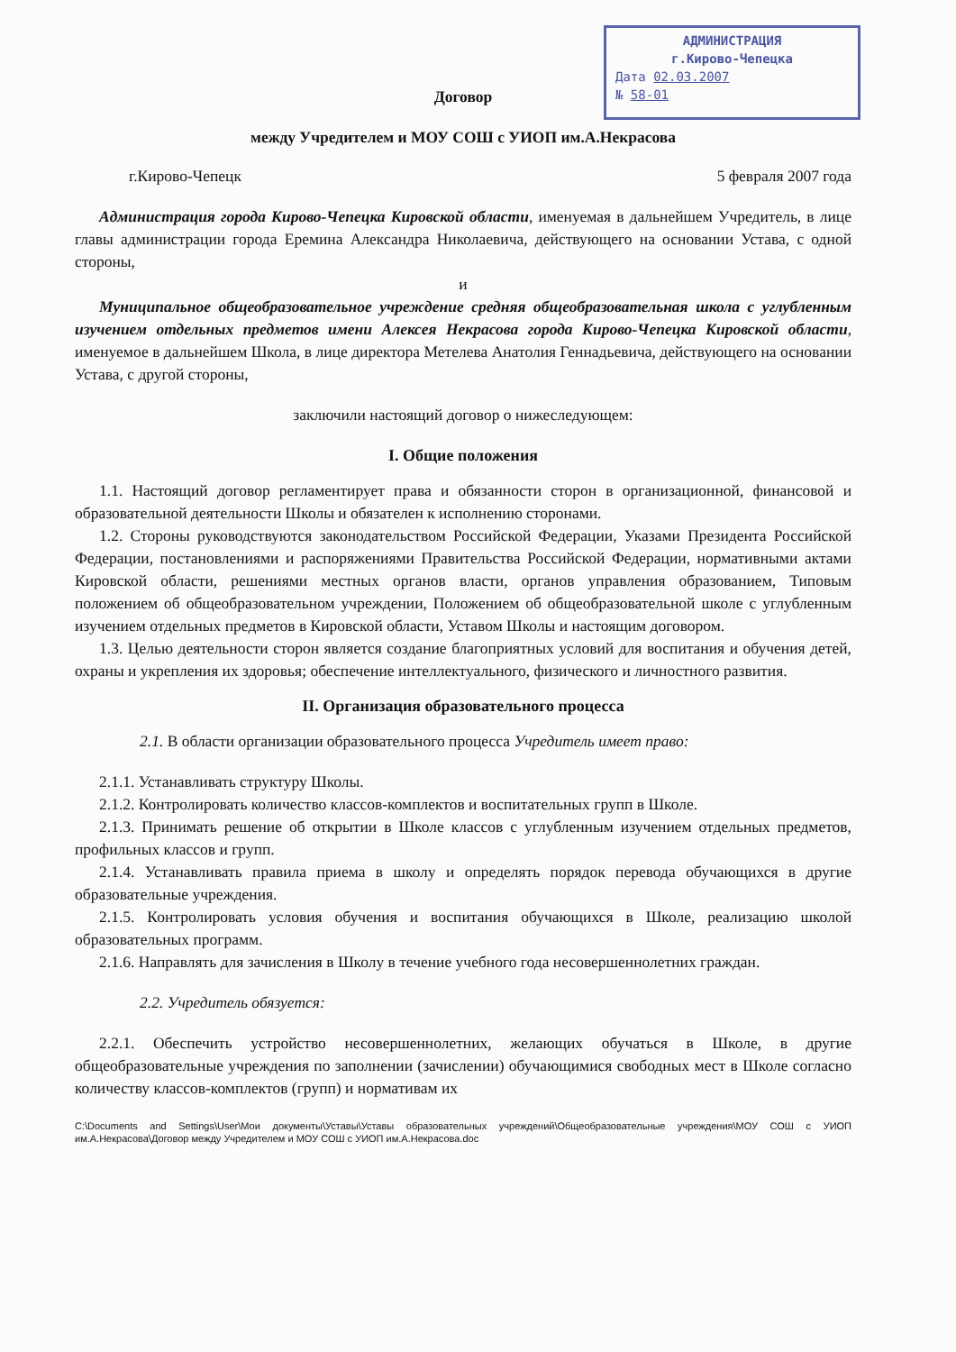АДМИНИСТРАЦИЯ
г.Кирово-Чепецка
Дата 02.03.2007
№ 58-01
Договор
между Учредителем и МОУ СОШ с УИОП им.А.Некрасова
г.Кирово-Чепецк 5 февраля 2007 года
Администрация города Кирово-Чепецка Кировской области, именуемая в дальнейшем Учредитель, в лице главы администрации города Еремина Александра Николаевича, действующего на основании Устава, с одной стороны,
и
Муниципальное общеобразовательное учреждение средняя общеобразовательная школа с углубленным изучением отдельных предметов имени Алексея Некрасова города Кирово-Чепецка Кировской области, именуемое в дальнейшем Школа, в лице директора Метелева Анатолия Геннадьевича, действующего на основании Устава, с другой стороны,
заключили настоящий договор о нижеследующем:
I. Общие положения
1.1. Настоящий договор регламентирует права и обязанности сторон в организационной, финансовой и образовательной деятельности Школы и обязателен к исполнению сторонами.
1.2. Стороны руководствуются законодательством Российской Федерации, Указами Президента Российской Федерации, постановлениями и распоряжениями Правительства Российской Федерации, нормативными актами Кировской области, решениями местных органов власти, органов управления образованием, Типовым положением об общеобразовательном учреждении, Положением об общеобразовательной школе с углубленным изучением отдельных предметов в Кировской области, Уставом Школы и настоящим договором.
1.3. Целью деятельности сторон является создание благоприятных условий для воспитания и обучения детей, охраны и укрепления их здоровья; обеспечение интеллектуального, физического и личностного развития.
II. Организация образовательного процесса
2.1. В области организации образовательного процесса Учредитель имеет право:
2.1.1. Устанавливать структуру Школы.
2.1.2. Контролировать количество классов-комплектов и воспитательных групп в Школе.
2.1.3. Принимать решение об открытии в Школе классов с углубленным изучением отдельных предметов, профильных классов и групп.
2.1.4. Устанавливать правила приема в школу и определять порядок перевода обучающихся в другие образовательные учреждения.
2.1.5. Контролировать условия обучения и воспитания обучающихся в Школе, реализацию школой образовательных программ.
2.1.6. Направлять для зачисления в Школу в течение учебного года несовершеннолетних граждан.
2.2. Учредитель обязуется:
2.2.1. Обеспечить устройство несовершеннолетних, желающих обучаться в Школе, в другие общеобразовательные учреждения по заполнении (зачислении) обучающимися свободных мест в Школе согласно количеству классов-комплектов (групп) и нормативам их
C:\Documents and Settings\User\Мои документы\Уставы\Уставы образовательных учреждений\Общеобразовательные учреждения\МОУ СОШ с УИОП им.А.Некрасова\Договор между Учредителем и МОУ СОШ с УИОП им.А.Некрасова.doc